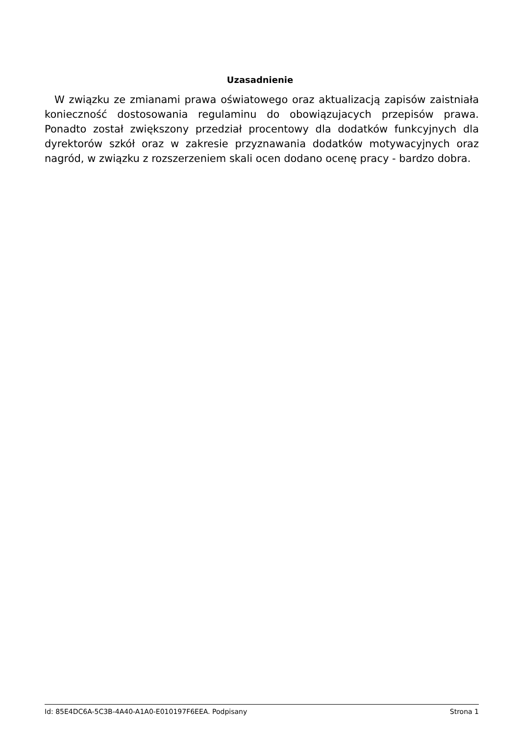Uzasadnienie
W związku ze zmianami prawa oświatowego oraz aktualizacją zapisów zaistniała konieczność dostosowania regulaminu do obowiązujacych przepisów prawa. Ponadto został zwiększony przedział procentowy dla dodatków funkcyjnych dla dyrektorów szkół oraz w zakresie przyznawania dodatków motywacyjnych oraz nagród, w związku z rozszerzeniem skali ocen dodano ocenę pracy - bardzo dobra.
Id: 85E4DC6A-5C3B-4A40-A1A0-E010197F6EEA. Podpisany Strona 1